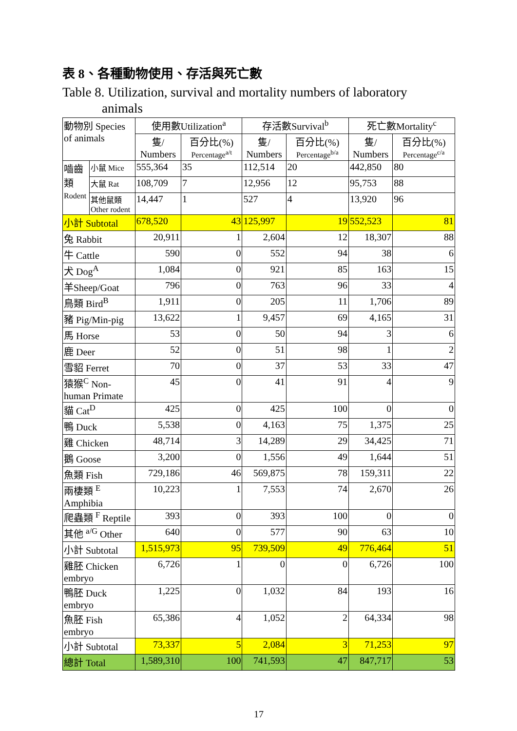表 8、各種動物使用、存活與死亡數
Table 8. Utilization, survival and mortality numbers of laboratory
animals
| 動物別 Species of animals | | 使用數Utilization<sup>a</sup> | | 存活數Survival<sup>b</sup> | | 死亡數Mortality<sup>c</sup> | |
| --- | --- | --- | --- | --- | --- | --- | --- |
| | | 隻/ Numbers | 百分比(%) Percentage<sup>a/t</sup> | 隻/ Numbers | 百分比(%) Percentage<sup>b/a</sup> | 隻/ Numbers | 百分比(%) Percentage<sup>c/a</sup> |
| 嚙齒類 Rodent | 小鼠 Mice | 555,364 | 35 | 112,514 | 20 | 442,850 | 80 |
| | 大鼠 Rat | 108,709 | 7 | 12,956 | 12 | 95,753 | 88 |
| | 其他鼠類 Other rodent | 14,447 | 1 | 527 | 4 | 13,920 | 96 |
| 小計 Subtotal | | 678,520 | 43 | 125,997 | 19 | 552,523 | 81 |
| 兔 Rabbit | | 20,911 | 1 | 2,604 | 12 | 18,307 | 88 |
| 牛 Cattle | | 590 | 0 | 552 | 94 | 38 | 6 |
| 犬 Dog<sup>A</sup> | | 1,084 | 0 | 921 | 85 | 163 | 15 |
| 羊Sheep/Goat | | 796 | 0 | 763 | 96 | 33 | 4 |
| 鳥類 Bird<sup>B</sup> | | 1,911 | 0 | 205 | 11 | 1,706 | 89 |
| 豬 Pig/Min-pig | | 13,622 | 1 | 9,457 | 69 | 4,165 | 31 |
| 馬 Horse | | 53 | 0 | 50 | 94 | 3 | 6 |
| 鹿 Deer | | 52 | 0 | 51 | 98 | 1 | 2 |
| 雪貂 Ferret | | 70 | 0 | 37 | 53 | 33 | 47 |
| 猿猴<sup>C</sup> Non-human Primate | | 45 | 0 | 41 | 91 | 4 | 9 |
| 貓 Cat<sup>D</sup> | | 425 | 0 | 425 | 100 | 0 | 0 |
| 鴨 Duck | | 5,538 | 0 | 4,163 | 75 | 1,375 | 25 |
| 雞 Chicken | | 48,714 | 3 | 14,289 | 29 | 34,425 | 71 |
| 鵝 Goose | | 3,200 | 0 | 1,556 | 49 | 1,644 | 51 |
| 魚類 Fish | | 729,186 | 46 | 569,875 | 78 | 159,311 | 22 |
| 兩棲類 <sup>E</sup> Amphibia | | 10,223 | 1 | 7,553 | 74 | 2,670 | 26 |
| 爬蟲類 <sup>F</sup> Reptile | | 393 | 0 | 393 | 100 | 0 | 0 |
| 其他 <sup>a/G</sup> Other | | 640 | 0 | 577 | 90 | 63 | 10 |
| 小計 Subtotal | | 1,515,973 | 95 | 739,509 | 49 | 776,464 | 51 |
| 雞胚 Chicken embryo | | 6,726 | 1 | 0 | 0 | 6,726 | 100 |
| 鴨胚 Duck embryo | | 1,225 | 0 | 1,032 | 84 | 193 | 16 |
| 魚胚 Fish embryo | | 65,386 | 4 | 1,052 | 2 | 64,334 | 98 |
| 小計 Subtotal | | 73,337 | 5 | 2,084 | 3 | 71,253 | 97 |
| 總計 Total | | 1,589,310 | 100 | 741,593 | 47 | 847,717 | 53 |
17